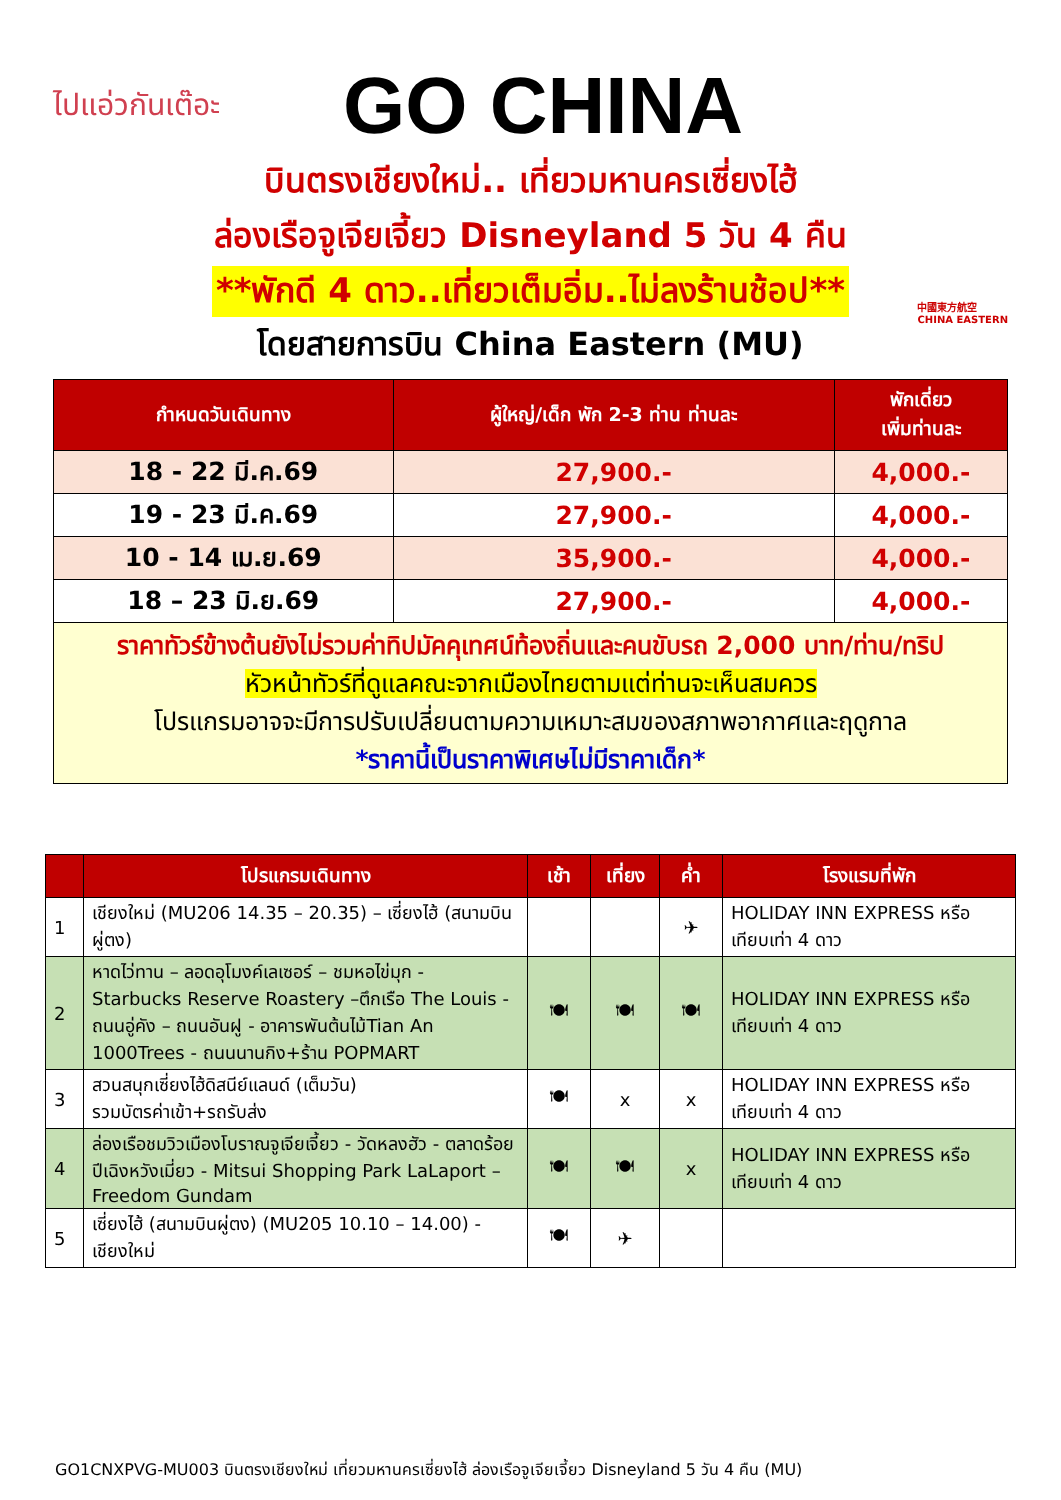ไปแอ่วกันเต๊อะ
GO CHINA
บินตรงเชียงใหม่.. เที่ยวมหานครเซี่ยงไฮ้
ล่องเรือจูเจียเจี้ยว Disneyland 5 วัน 4 คืน
**พักดี 4 ดาว..เที่ยวเต็มอิ่ม..ไม่ลงร้านช้อป**
โดยสายการบิน China Eastern (MU)
中國東方航空
CHINA EASTERN
| กำหนดวันเดินทาง | ผู้ใหญ่/เด็ก พัก 2-3 ท่าน ท่านละ | พักเดี่ยว เพิ่มท่านละ |
| --- | --- | --- |
| 18 - 22 มี.ค.69 | 27,900.- | 4,000.- |
| 19 - 23 มี.ค.69 | 27,900.- | 4,000.- |
| 10 - 14 เม.ย.69 | 35,900.- | 4,000.- |
| 18 – 23 มิ.ย.69 | 27,900.- | 4,000.- |
| ราคาทัวร์ข้างต้นยังไม่รวมค่าทิปมัคคุเทศน์ท้องถิ่นและคนขับรถ 2,000 บาท/ท่าน/ทริป หัวหน้าทัวร์ที่ดูแลคณะจากเมืองไทยตามแต่ท่านจะเห็นสมควร โปรแกรมอาจจะมีการปรับเปลี่ยนตามความเหมาะสมของสภาพอากาศและฤดูกาล *ราคานี้เป็นราคาพิเศษไม่มีราคาเด็ก* | | |
| | โปรแกรมเดินทาง | เช้า | เที่ยง | ค่ำ | โรงแรมที่พัก |
| --- | --- | --- | --- | --- | --- |
| 1 | เชียงใหม่ (MU206 14.35 – 20.35) – เซี่ยงไฮ้ (สนามบินผู่ตง) | | | ✈ | HOLIDAY INN EXPRESS หรือ เทียบเท่า 4 ดาว |
| 2 | หาดไว่ทาน – ลอดอุโมงค์เลเซอร์ – ชมหอไข่มุก - Starbucks Reserve Roastery –ตึกเรือ The Louis - ถนนอู่คัง – ถนนอันฝู - อาคารพันต้นไม้Tian An 1000Trees - ถนนนานกิง+ร้าน POPMART | 🍽 | 🍽 | 🍽 | HOLIDAY INN EXPRESS หรือ เทียบเท่า 4 ดาว |
| 3 | สวนสนุกเซี่ยงไฮ้ดิสนีย์แลนด์ (เต็มวัน) รวมบัตรค่าเข้า+รถรับส่ง | 🍽 | x | x | HOLIDAY INN EXPRESS หรือ เทียบเท่า 4 ดาว |
| 4 | ล่องเรือชมวิวเมืองโบราณจูเจียเจี้ยว - วัดหลงฮัว - ตลาดร้อยปีเฉิงหวังเมี่ยว - Mitsui Shopping Park LaLaport – Freedom Gundam | 🍽 | 🍽 | x | HOLIDAY INN EXPRESS หรือ เทียบเท่า 4 ดาว |
| 5 | เซี่ยงไฮ้ (สนามบินผู่ตง) (MU205 10.10 – 14.00) - เชียงใหม่ | 🍽 | ✈ | | |
GO1CNXPVG-MU003 บินตรงเชียงใหม่ เที่ยวมหานครเซี่ยงไฮ้ ล่องเรือจูเจียเจี้ยว Disneyland 5 วัน 4 คืน (MU)